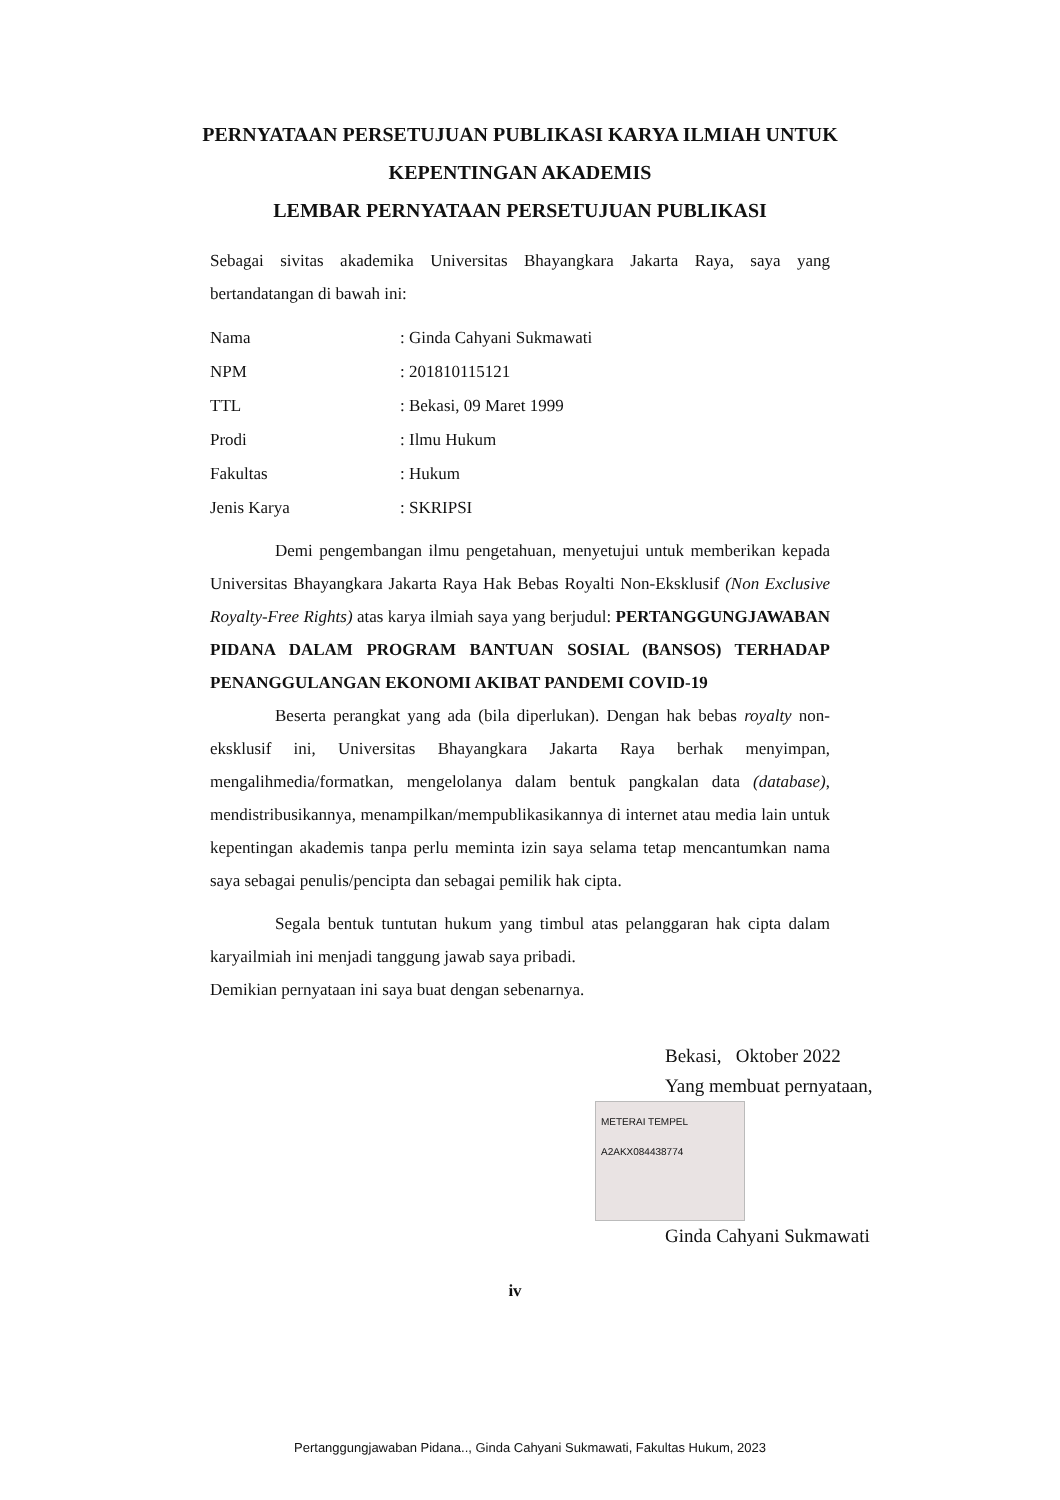PERNYATAAN PERSETUJUAN PUBLIKASI KARYA ILMIAH UNTUK KEPENTINGAN AKADEMIS
LEMBAR PERNYATAAN PERSETUJUAN PUBLIKASI
Sebagai sivitas akademika Universitas Bhayangkara Jakarta Raya, saya yang bertandatangan di bawah ini:
| Nama | : Ginda Cahyani Sukmawati |
| NPM | : 201810115121 |
| TTL | : Bekasi, 09 Maret 1999 |
| Prodi | : Ilmu Hukum |
| Fakultas | : Hukum |
| Jenis Karya | : SKRIPSI |
Demi pengembangan ilmu pengetahuan, menyetujui untuk memberikan kepada Universitas Bhayangkara Jakarta Raya Hak Bebas Royalti Non-Eksklusif (Non Exclusive Royalty-Free Rights) atas karya ilmiah saya yang berjudul: PERTANGGUNGJAWABAN PIDANA DALAM PROGRAM BANTUAN SOSIAL (BANSOS) TERHADAP PENANGGULANGAN EKONOMI AKIBAT PANDEMI COVID-19
Beserta perangkat yang ada (bila diperlukan). Dengan hak bebas royalty non- eksklusif ini, Universitas Bhayangkara Jakarta Raya berhak menyimpan, mengalihmedia/formatkan, mengelolanya dalam bentuk pangkalan data (database), mendistribusikannya, menampilkan/mempublikasikannya di internet atau media lain untuk kepentingan akademis tanpa perlu meminta izin saya selama tetap mencantumkan nama saya sebagai penulis/pencipta dan sebagai pemilik hak cipta.
Segala bentuk tuntutan hukum yang timbul atas pelanggaran hak cipta dalam karyailmiah ini menjadi tanggung jawab saya pribadi.
Demikian pernyataan ini saya buat dengan sebenarnya.
Bekasi, Oktober 2022
Yang membuat pernyataan,
METERAI TEMPEL
A2AKX084438774
Ginda Cahyani Sukmawati
iv
Pertanggungjawaban Pidana.., Ginda Cahyani Sukmawati, Fakultas Hukum, 2023